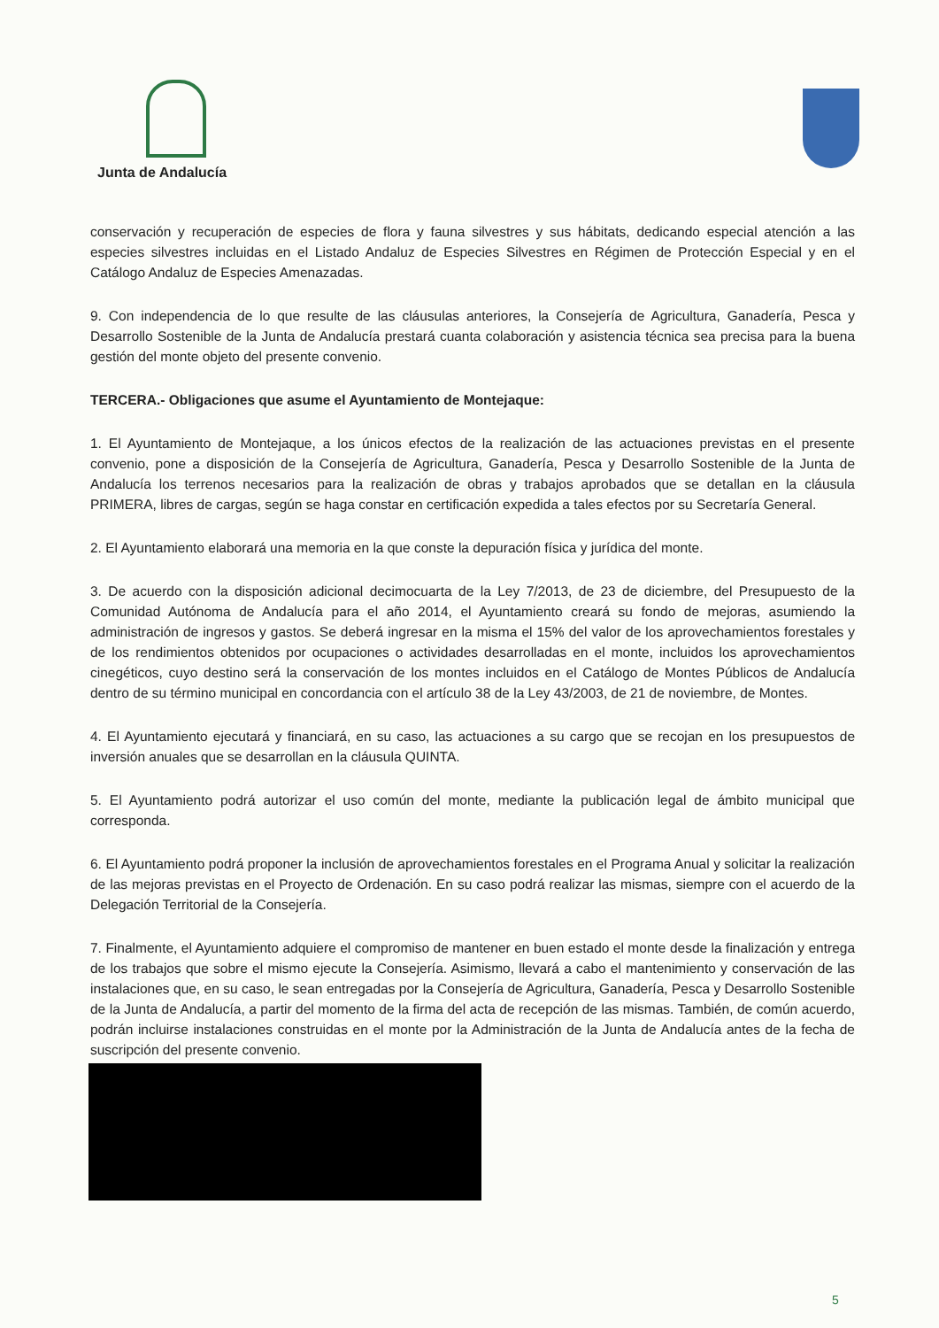Junta de Andalucía
conservación y recuperación de especies de flora y fauna silvestres y sus hábitats, dedicando especial atención a las especies silvestres incluidas en el Listado Andaluz de Especies Silvestres en Régimen de Protección Especial y en el Catálogo Andaluz de Especies Amenazadas.
9. Con independencia de lo que resulte de las cláusulas anteriores, la Consejería de Agricultura, Ganadería, Pesca y Desarrollo Sostenible de la Junta de Andalucía prestará cuanta colaboración y asistencia técnica sea precisa para la buena gestión del monte objeto del presente convenio.
TERCERA.- Obligaciones que asume el Ayuntamiento de Montejaque:
1. El Ayuntamiento de Montejaque, a los únicos efectos de la realización de las actuaciones previstas en el presente convenio, pone a disposición de la Consejería de Agricultura, Ganadería, Pesca y Desarrollo Sostenible de la Junta de Andalucía los terrenos necesarios para la realización de obras y trabajos aprobados que se detallan en la cláusula PRIMERA, libres de cargas, según se haga constar en certificación expedida a tales efectos por su Secretaría General.
2. El Ayuntamiento elaborará una memoria en la que conste la depuración física y jurídica del monte.
3. De acuerdo con la disposición adicional decimocuarta de la Ley 7/2013, de 23 de diciembre, del Presupuesto de la Comunidad Autónoma de Andalucía para el año 2014, el Ayuntamiento creará su fondo de mejoras, asumiendo la administración de ingresos y gastos. Se deberá ingresar en la misma el 15% del valor de los aprovechamientos forestales y de los rendimientos obtenidos por ocupaciones o actividades desarrolladas en el monte, incluidos los aprovechamientos cinegéticos, cuyo destino será la conservación de los montes incluidos en el Catálogo de Montes Públicos de Andalucía dentro de su término municipal en concordancia con el artículo 38 de la Ley 43/2003, de 21 de noviembre, de Montes.
4. El Ayuntamiento ejecutará y financiará, en su caso, las actuaciones a su cargo que se recojan en los presupuestos de inversión anuales que se desarrollan en la cláusula QUINTA.
5. El Ayuntamiento podrá autorizar el uso común del monte, mediante la publicación legal de ámbito municipal que corresponda.
6. El Ayuntamiento podrá proponer la inclusión de aprovechamientos forestales en el Programa Anual y solicitar la realización de las mejoras previstas en el Proyecto de Ordenación. En su caso podrá realizar las mismas, siempre con el acuerdo de la Delegación Territorial de la Consejería.
7. Finalmente, el Ayuntamiento adquiere el compromiso de mantener en buen estado el monte desde la finalización y entrega de los trabajos que sobre el mismo ejecute la Consejería. Asimismo, llevará a cabo el mantenimiento y conservación de las instalaciones que, en su caso, le sean entregadas por la Consejería de Agricultura, Ganadería, Pesca y Desarrollo Sostenible de la Junta de Andalucía, a partir del momento de la firma del acta de recepción de las mismas. También, de común acuerdo, podrán incluirse instalaciones construidas en el monte por la Administración de la Junta de Andalucía antes de la fecha de suscripción del presente convenio.
5